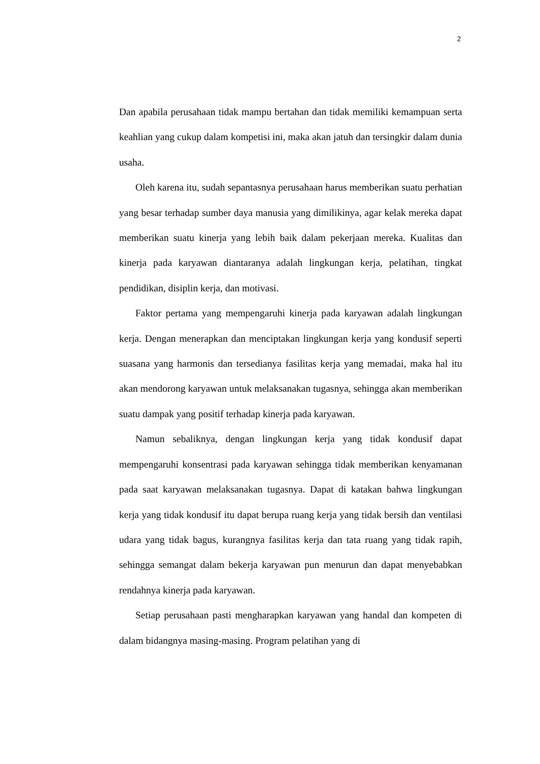2
Dan apabila perusahaan tidak mampu bertahan dan tidak memiliki kemampuan serta keahlian yang cukup dalam kompetisi ini, maka akan jatuh dan tersingkir dalam dunia usaha.
Oleh karena itu, sudah sepantasnya perusahaan harus memberikan suatu perhatian yang besar terhadap sumber daya manusia yang dimilikinya, agar kelak mereka dapat memberikan suatu kinerja yang lebih baik dalam pekerjaan mereka. Kualitas dan kinerja pada karyawan diantaranya adalah lingkungan kerja, pelatihan, tingkat pendidikan, disiplin kerja, dan motivasi.
Faktor pertama yang mempengaruhi kinerja pada karyawan adalah lingkungan kerja. Dengan menerapkan dan menciptakan lingkungan kerja yang kondusif seperti suasana yang harmonis dan tersedianya fasilitas kerja yang memadai, maka hal itu akan mendorong karyawan untuk melaksanakan tugasnya, sehingga akan memberikan suatu dampak yang positif terhadap kinerja pada karyawan.
Namun sebaliknya, dengan lingkungan kerja yang tidak kondusif dapat mempengaruhi konsentrasi pada karyawan sehingga tidak memberikan kenyamanan pada saat karyawan melaksanakan tugasnya. Dapat di katakan bahwa lingkungan kerja yang tidak kondusif itu dapat berupa ruang kerja yang tidak bersih dan ventilasi udara yang tidak bagus, kurangnya fasilitas kerja dan tata ruang yang tidak rapih, sehingga semangat dalam bekerja karyawan pun menurun dan dapat menyebabkan rendahnya kinerja pada karyawan.
Setiap perusahaan pasti mengharapkan karyawan yang handal dan kompeten di dalam bidangnya masing-masing. Program pelatihan yang di